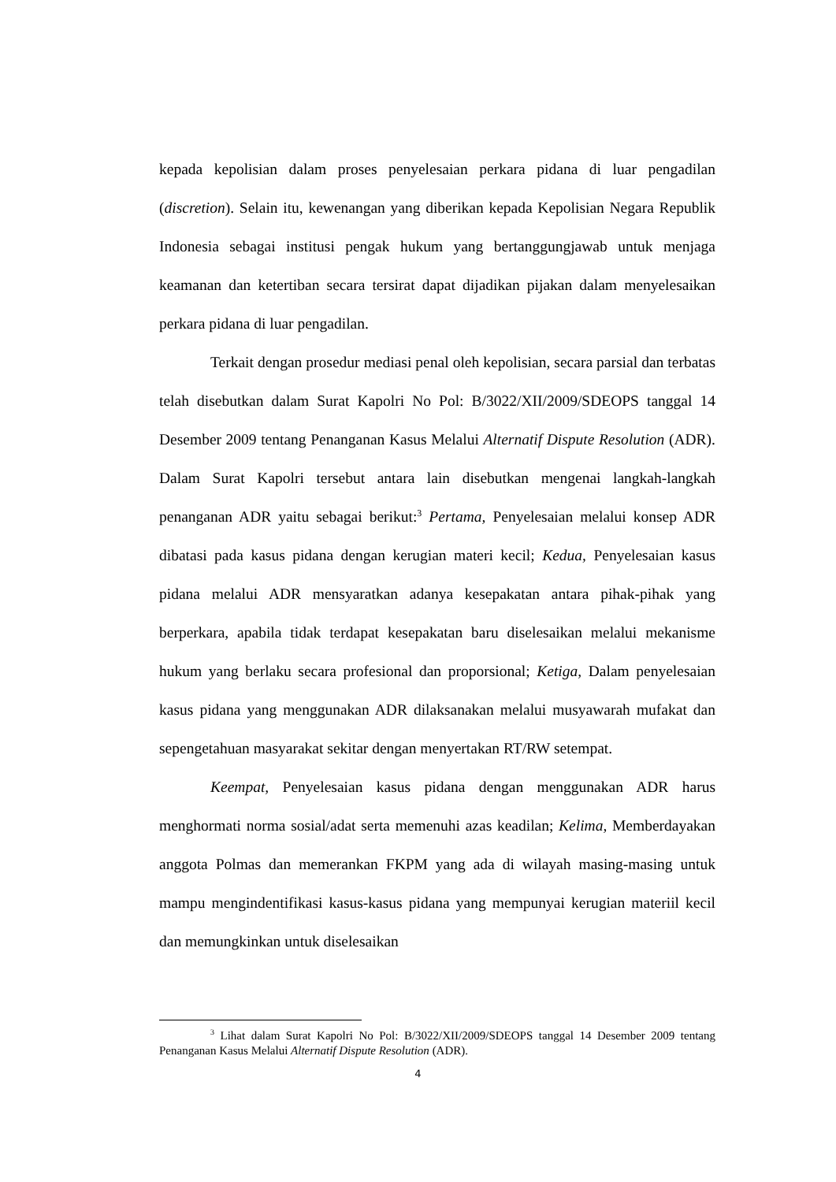kepada kepolisian dalam proses penyelesaian perkara pidana di luar pengadilan (discretion). Selain itu, kewenangan yang diberikan kepada Kepolisian Negara Republik Indonesia sebagai institusi pengak hukum yang bertanggungjawab untuk menjaga keamanan dan ketertiban secara tersirat dapat dijadikan pijakan dalam menyelesaikan perkara pidana di luar pengadilan.
Terkait dengan prosedur mediasi penal oleh kepolisian, secara parsial dan terbatas telah disebutkan dalam Surat Kapolri No Pol: B/3022/XII/2009/SDEOPS tanggal 14 Desember 2009 tentang Penanganan Kasus Melalui Alternatif Dispute Resolution (ADR). Dalam Surat Kapolri tersebut antara lain disebutkan mengenai langkah-langkah penanganan ADR yaitu sebagai berikut:<sup>3</sup> Pertama, Penyelesaian melalui konsep ADR dibatasi pada kasus pidana dengan kerugian materi kecil; Kedua, Penyelesaian kasus pidana melalui ADR mensyaratkan adanya kesepakatan antara pihak-pihak yang berperkara, apabila tidak terdapat kesepakatan baru diselesaikan melalui mekanisme hukum yang berlaku secara profesional dan proporsional; Ketiga, Dalam penyelesaian kasus pidana yang menggunakan ADR dilaksanakan melalui musyawarah mufakat dan sepengetahuan masyarakat sekitar dengan menyertakan RT/RW setempat.
Keempat, Penyelesaian kasus pidana dengan menggunakan ADR harus menghormati norma sosial/adat serta memenuhi azas keadilan; Kelima, Memberdayakan anggota Polmas dan memerankan FKPM yang ada di wilayah masing-masing untuk mampu mengindentifikasi kasus-kasus pidana yang mempunyai kerugian materiil kecil dan memungkinkan untuk diselesaikan
<sup>3</sup> Lihat dalam Surat Kapolri No Pol: B/3022/XII/2009/SDEOPS tanggal 14 Desember 2009 tentang Penanganan Kasus Melalui Alternatif Dispute Resolution (ADR).
4